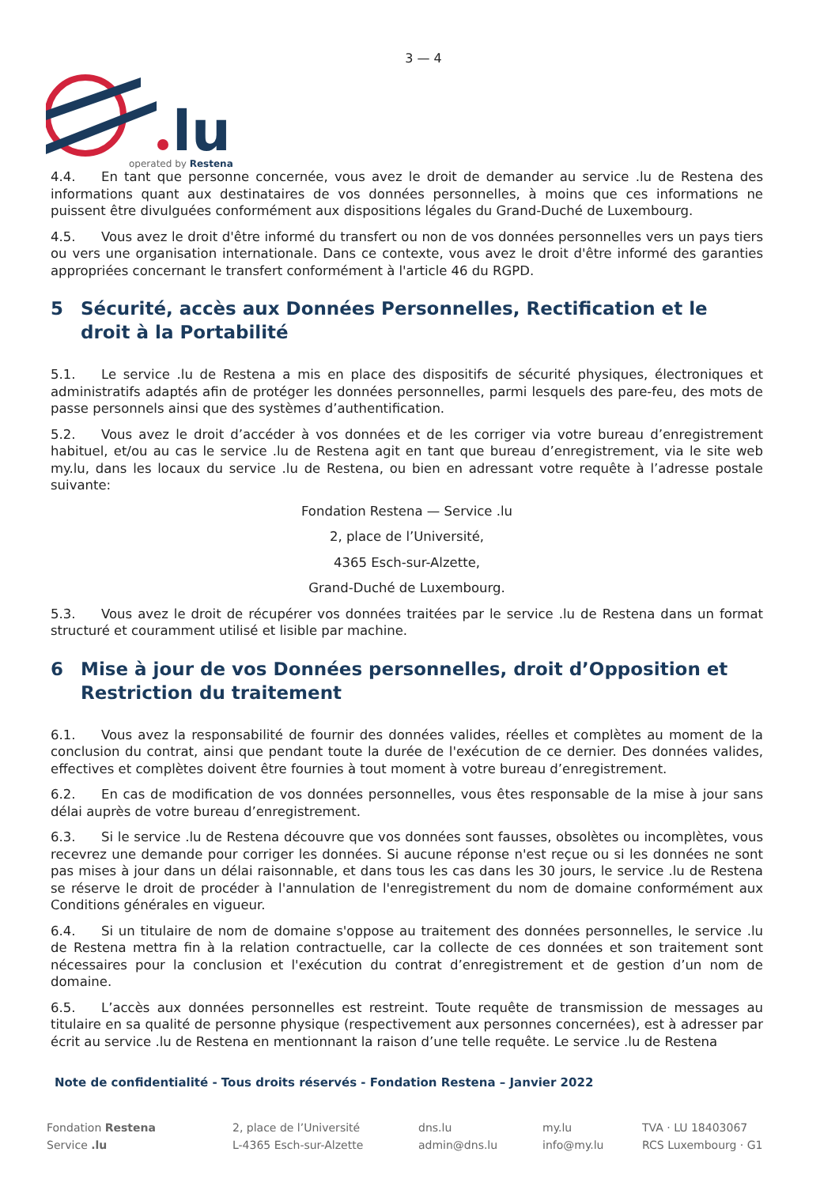3 — 4
lu
operated by Restena
4.4. En tant que personne concernée, vous avez le droit de demander au service .lu de Restena des informations quant aux destinataires de vos données personnelles, à moins que ces informations ne puissent être divulguées conformément aux dispositions légales du Grand-Duché de Luxembourg.
4.5. Vous avez le droit d'être informé du transfert ou non de vos données personnelles vers un pays tiers ou vers une organisation internationale. Dans ce contexte, vous avez le droit d'être informé des garanties appropriées concernant le transfert conformément à l'article 46 du RGPD.
5 Sécurité, accès aux Données Personnelles, Rectification et le droit à la Portabilité
5.1. Le service .lu de Restena a mis en place des dispositifs de sécurité physiques, électroniques et administratifs adaptés afin de protéger les données personnelles, parmi lesquels des pare-feu, des mots de passe personnels ainsi que des systèmes d’authentification.
5.2. Vous avez le droit d’accéder à vos données et de les corriger via votre bureau d’enregistrement habituel, et/ou au cas le service .lu de Restena agit en tant que bureau d’enregistrement, via le site web my.lu, dans les locaux du service .lu de Restena, ou bien en adressant votre requête à l’adresse postale suivante:
Fondation Restena — Service .lu
2, place de l’Université,
4365 Esch-sur-Alzette,
Grand-Duché de Luxembourg.
5.3. Vous avez le droit de récupérer vos données traitées par le service .lu de Restena dans un format structuré et couramment utilisé et lisible par machine.
6 Mise à jour de vos Données personnelles, droit d’Opposition et Restriction du traitement
6.1. Vous avez la responsabilité de fournir des données valides, réelles et complètes au moment de la conclusion du contrat, ainsi que pendant toute la durée de l'exécution de ce dernier. Des données valides, effectives et complètes doivent être fournies à tout moment à votre bureau d’enregistrement.
6.2. En cas de modification de vos données personnelles, vous êtes responsable de la mise à jour sans délai auprès de votre bureau d’enregistrement.
6.3. Si le service .lu de Restena découvre que vos données sont fausses, obsolètes ou incomplètes, vous recevrez une demande pour corriger les données. Si aucune réponse n'est reçue ou si les données ne sont pas mises à jour dans un délai raisonnable, et dans tous les cas dans les 30 jours, le service .lu de Restena se réserve le droit de procéder à l'annulation de l'enregistrement du nom de domaine conformément aux Conditions générales en vigueur.
6.4. Si un titulaire de nom de domaine s'oppose au traitement des données personnelles, le service .lu de Restena mettra fin à la relation contractuelle, car la collecte de ces données et son traitement sont nécessaires pour la conclusion et l'exécution du contrat d’enregistrement et de gestion d’un nom de domaine.
6.5. L’accès aux données personnelles est restreint. Toute requête de transmission de messages au titulaire en sa qualité de personne physique (respectivement aux personnes concernées), est à adresser par écrit au service .lu de Restena en mentionnant la raison d’une telle requête. Le service .lu de Restena
Note de confidentialité - Tous droits réservés - Fondation Restena – Janvier 2022
Fondation Restena
Service .lu
2, place de l’Université
L-4365 Esch-sur-Alzette
dns.lu
admin@dns.lu
my.lu
info@my.lu
TVA · LU 18403067
RCS Luxembourg · G1